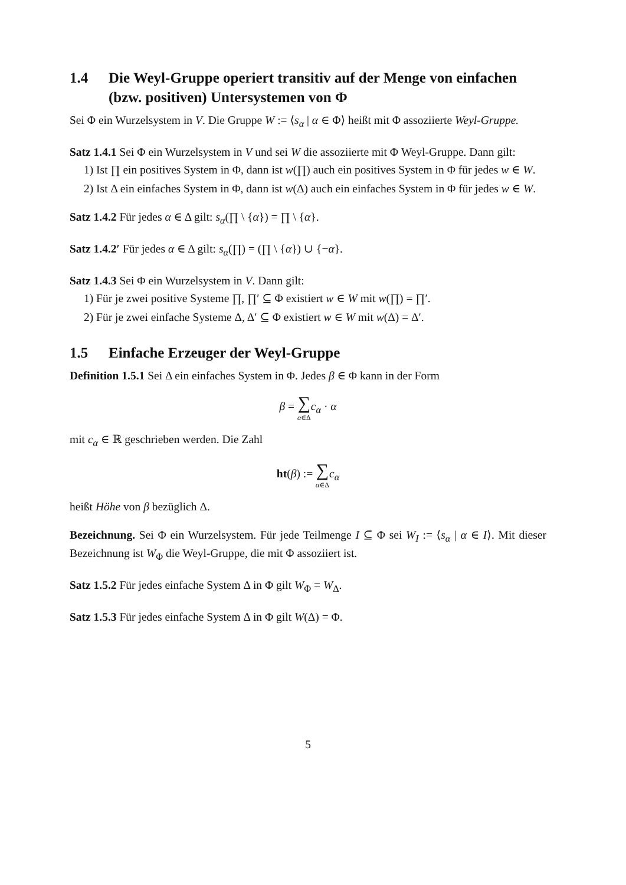1.4 Die Weyl-Gruppe operiert transitiv auf der Menge von einfachen (bzw. positiven) Untersystemen von Φ
Sei Φ ein Wurzelsystem in V. Die Gruppe W := ⟨s<sub>α</sub> | α ∈ Φ⟩ heißt mit Φ assoziierte Weyl-Gruppe.
Satz 1.4.1 Sei Φ ein Wurzelsystem in V und sei W die assoziierte mit Φ Weyl-Gruppe. Dann gilt:
1) Ist ∏ ein positives System in Φ, dann ist w(∏) auch ein positives System in Φ für jedes w ∈ W.
2) Ist Δ ein einfaches System in Φ, dann ist w(Δ) auch ein einfaches System in Φ für jedes w ∈ W.
Satz 1.4.2 Für jedes α ∈ Δ gilt: s<sub>α</sub>(∏ \ {α}) = ∏ \ {α}.
Satz 1.4.2′ Für jedes α ∈ Δ gilt: s<sub>α</sub>(∏) = (∏ \ {α}) ∪ {−α}.
Satz 1.4.3 Sei Φ ein Wurzelsystem in V. Dann gilt:
1) Für je zwei positive Systeme ∏, ∏′ ⊆ Φ existiert w ∈ W mit w(∏) = ∏′.
2) Für je zwei einfache Systeme Δ, Δ′ ⊆ Φ existiert w ∈ W mit w(Δ) = Δ′.
1.5 Einfache Erzeuger der Weyl-Gruppe
Definition 1.5.1 Sei Δ ein einfaches System in Φ. Jedes β ∈ Φ kann in der Form
β = ∑ α∈Δ c<sub>α</sub> · α
mit c<sub>α</sub> ∈ ℝ geschrieben werden. Die Zahl
ht(β) := ∑ α∈Δ c<sub>α</sub>
heißt Höhe von β bezüglich Δ.
Bezeichnung. Sei Φ ein Wurzelsystem. Für jede Teilmenge I ⊆ Φ sei W<sub>I</sub> := ⟨s<sub>α</sub> | α ∈ I⟩. Mit dieser Bezeichnung ist W<sub>Φ</sub> die Weyl-Gruppe, die mit Φ assoziiert ist.
Satz 1.5.2 Für jedes einfache System Δ in Φ gilt W<sub>Φ</sub> = W<sub>Δ</sub>.
Satz 1.5.3 Für jedes einfache System Δ in Φ gilt W(Δ) = Φ.
5